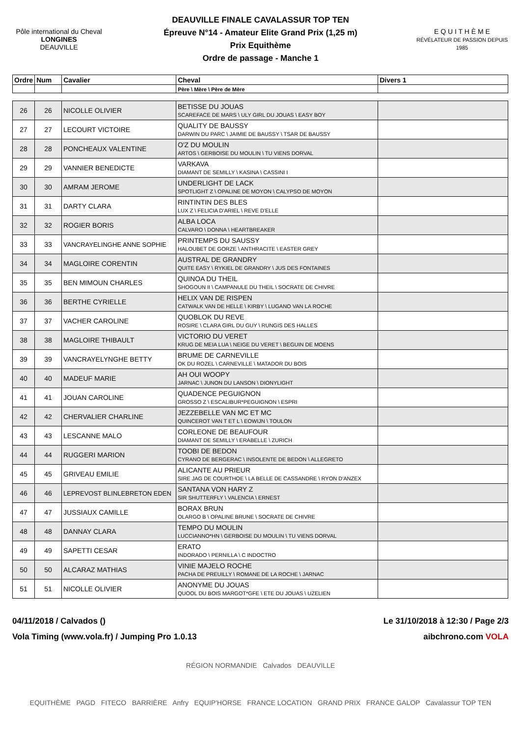Pôle international du Cheval
LONGINES
DEAUVILLE
DEAUVILLE FINALE CAVALASSUR TOP TEN
Épreuve N°14 - Amateur Elite Grand Prix (1,25 m)
Prix Equithème
Ordre de passage - Manche 1
E Q U I T H È M E
RÉVÉLATEUR DE PASSION DEPUIS 1985
| Ordre | Num | Cavalier | Cheval | Divers 1 |
| --- | --- | --- | --- | --- |
| | | | Père \ Mère \ Père de Mère | |
| 26 | 26 | NICOLLE OLIVIER | BETISSE DU JOUAS SCAREFACE DE MARS \ ULY GIRL DU JOUAS \ EASY BOY | |
| 27 | 27 | LECOURT VICTOIRE | QUALITY DE BAUSSY DARWIN DU PARC \ JAIMIE DE BAUSSY \ TSAR DE BAUSSY | |
| 28 | 28 | PONCHEAUX VALENTINE | O'Z DU MOULIN ARTOS \ GERBOISE DU MOULIN \ TU VIENS DORVAL | |
| 29 | 29 | VANNIER BENEDICTE | VARKAVA DIAMANT DE SEMILLY \ KASINA \ CASSINI I | |
| 30 | 30 | AMRAM JEROME | UNDERLIGHT DE LACK SPOTLIGHT Z \ OPALINE DE MOYON \ CALYPSO DE MOYON | |
| 31 | 31 | DARTY CLARA | RINTINTIN DES BLES LUX Z \ FELICIA D'ARIEL \ REVE D'ELLE | |
| 32 | 32 | ROGIER BORIS | ALBA LOCA CALVARO \ DONNA \ HEARTBREAKER | |
| 33 | 33 | VANCRAYELINGHE ANNE SOPHIE | PRINTEMPS DU SAUSSY HALOUBET DE GORZE \ ANTHRACITE \ EASTER GREY | |
| 34 | 34 | MAGLOIRE CORENTIN | AUSTRAL DE GRANDRY QUITE EASY \ RYKIEL DE GRANDRY \ JUS DES FONTAINES | |
| 35 | 35 | BEN MIMOUN CHARLES | QUINOA DU THEIL SHOGOUN II \ CAMPANULE DU THEIL \ SOCRATE DE CHIVRE | |
| 36 | 36 | BERTHE CYRIELLE | HELIX VAN DE RISPEN CATWALK VAN DE HELLE \ KIRBY \ LUGANO VAN LA ROCHE | |
| 37 | 37 | VACHER CAROLINE | QUOBLOK DU REVE ROSIRE \ CLARA GIRL DU GUY \ RUNGIS DES HALLES | |
| 38 | 38 | MAGLOIRE THIBAULT | VICTORIO DU VERET KRUG DE MEIA LUA \ NEIGE DU VERET \ BEGUIN DE MOENS | |
| 39 | 39 | VANCRAYELYNGHE BETTY | BRUME DE CARNEVILLE OK DU ROZEL \ CARNEVILLE \ MATADOR DU BOIS | |
| 40 | 40 | MADEUF MARIE | AH OUI WOOPY JARNAC \ JUNON DU LANSON \ DIONYLIGHT | |
| 41 | 41 | JOUAN CAROLINE | QUADENCE PEGUIGNON GROSSO Z \ ESCALIBUR*PEGUIGNON \ ESPRI | |
| 42 | 42 | CHERVALIER CHARLINE | JEZZEBELLE VAN MC ET MC QUINCEROT VAN T ET L \ EOWIJN \ TOULON | |
| 43 | 43 | LESCANNE MALO | CORLEONE DE BEAUFOUR DIAMANT DE SEMILLY \ ERABELLE \ ZURICH | |
| 44 | 44 | RUGGERI MARION | TOOBI DE BEDON CYRANO DE BERGERAC \ INSOLENTE DE BEDON \ ALLEGRETO | |
| 45 | 45 | GRIVEAU EMILIE | ALICANTE AU PRIEUR SIRE JAG DE COURTHOE \ LA BELLE DE CASSANDRE \ RYON D'ANZEX | |
| 46 | 46 | LEPREVOST BLINLEBRETON EDEN | SANTANA VON HARY Z SIR SHUTTERFLY \ VALENCIA \ ERNEST | |
| 47 | 47 | JUSSIAUX CAMILLE | BORAX BRUN OLARGO B \ OPALINE BRUNE \ SOCRATE DE CHIVRE | |
| 48 | 48 | DANNAY CLARA | TEMPO DU MOULIN LUCCIANNO*HN \ GERBOISE DU MOULIN \ TU VIENS DORVAL | |
| 49 | 49 | SAPETTI CESAR | ERATO INDORADO \ PERNILLA \ C INDOCTRO | |
| 50 | 50 | ALCARAZ MATHIAS | VINIE MAJELO ROCHE PACHA DE PREUILLY \ ROMANE DE LA ROCHE \ JARNAC | |
| 51 | 51 | NICOLLE OLIVIER | ANONYME DU JOUAS QUOOL DU BOIS MARGOT*GFE \ ETE DU JOUAS \ UZELIEN | |
04/11/2018 / Calvados () Le 31/10/2018 à 12:30 / Page 2/3
Vola Timing (www.vola.fr) / Jumping Pro 1.0.13 aibchrono.com VOLA
RÉGION NORMANDIE Calvados DEAUVILLE
EQUITHÈME PAGD FITECO BARRIÈRE Anfry EQUIP'HORSE FRANCE LOCATION GRAND PRIX FRANCE GALOP Cavalassur TOP TEN